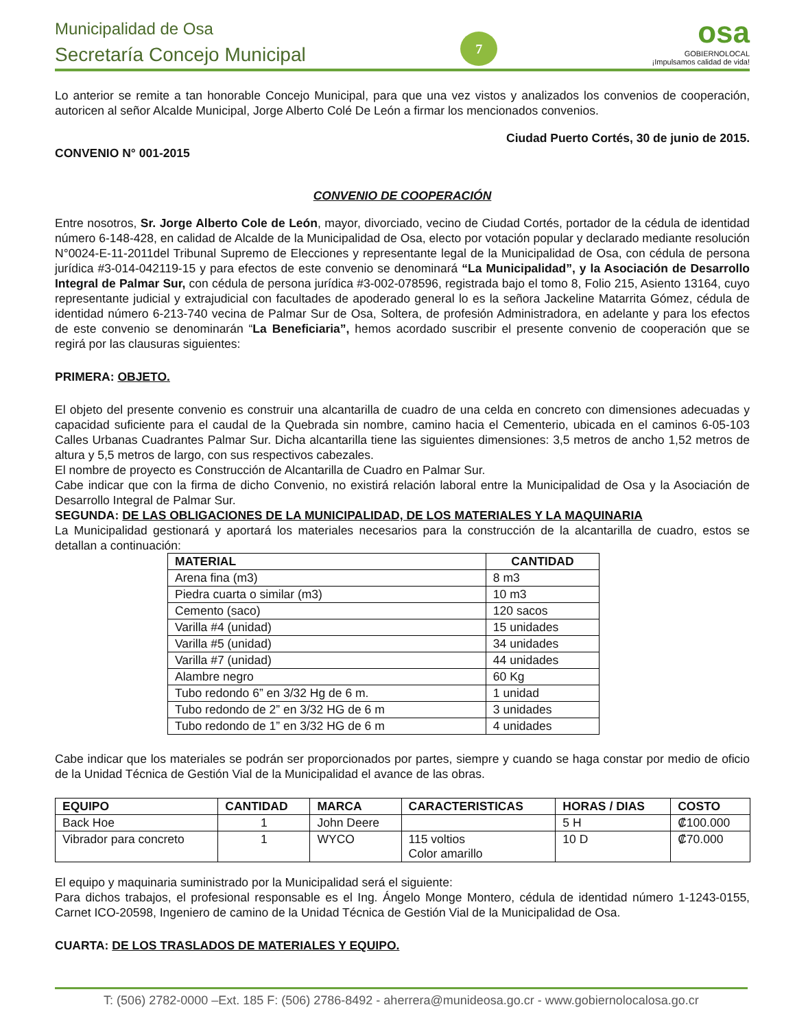Municipalidad de Osa
Secretaría Concejo Municipal
7
osa
GOBIERNOLOCAL
¡Impulsamos calidad de vida!
Lo anterior se remite a tan honorable Concejo Municipal, para que una vez vistos y analizados los convenios de cooperación, autoricen al señor Alcalde Municipal, Jorge Alberto Colé De León a firmar los mencionados convenios.
Ciudad Puerto Cortés, 30 de junio de 2015.
CONVENIO N° 001-2015
CONVENIO DE COOPERACIÓN
Entre nosotros, Sr. Jorge Alberto Cole de León, mayor, divorciado, vecino de Ciudad Cortés, portador de la cédula de identidad número 6-148-428, en calidad de Alcalde de la Municipalidad de Osa, electo por votación popular y declarado mediante resolución N°0024-E-11-2011del Tribunal Supremo de Elecciones y representante legal de la Municipalidad de Osa, con cédula de persona jurídica #3-014-042119-15 y para efectos de este convenio se denominará “La Municipalidad”, y la Asociación de Desarrollo Integral de Palmar Sur, con cédula de persona jurídica #3-002-078596, registrada bajo el tomo 8, Folio 215, Asiento 13164, cuyo representante judicial y extrajudicial con facultades de apoderado general lo es la señora Jackeline Matarrita Gómez, cédula de identidad número 6-213-740 vecina de Palmar Sur de Osa, Soltera, de profesión Administradora, en adelante y para los efectos de este convenio se denominarán “La Beneficiaria”, hemos acordado suscribir el presente convenio de cooperación que se regirá por las clausuras siguientes:
PRIMERA: OBJETO.
El objeto del presente convenio es construir una alcantarilla de cuadro de una celda en concreto con dimensiones adecuadas y capacidad suficiente para el caudal de la Quebrada sin nombre, camino hacia el Cementerio, ubicada en el caminos 6-05-103 Calles Urbanas Cuadrantes Palmar Sur. Dicha alcantarilla tiene las siguientes dimensiones: 3,5 metros de ancho 1,52 metros de altura y 5,5 metros de largo, con sus respectivos cabezales.
El nombre de proyecto es Construcción de Alcantarilla de Cuadro en Palmar Sur.
Cabe indicar que con la firma de dicho Convenio, no existirá relación laboral entre la Municipalidad de Osa y la Asociación de Desarrollo Integral de Palmar Sur.
SEGUNDA: DE LAS OBLIGACIONES DE LA MUNICIPALIDAD, DE LOS MATERIALES Y LA MAQUINARIA
La Municipalidad gestionará y aportará los materiales necesarios para la construcción de la alcantarilla de cuadro, estos se detallan a continuación:
| MATERIAL | CANTIDAD |
| --- | --- |
| Arena fina (m3) | 8 m3 |
| Piedra cuarta o similar (m3) | 10 m3 |
| Cemento (saco) | 120 sacos |
| Varilla #4 (unidad) | 15 unidades |
| Varilla #5 (unidad) | 34 unidades |
| Varilla #7 (unidad) | 44 unidades |
| Alambre negro | 60 Kg |
| Tubo redondo 6” en 3/32 Hg de 6 m. | 1 unidad |
| Tubo redondo de 2” en 3/32 HG de 6 m | 3 unidades |
| Tubo redondo de 1” en 3/32 HG de 6 m | 4 unidades |
Cabe indicar que los materiales se podrán ser proporcionados por partes, siempre y cuando se haga constar por medio de oficio de la Unidad Técnica de Gestión Vial de la Municipalidad el avance de las obras.
| EQUIPO | CANTIDAD | MARCA | CARACTERISTICAS | HORAS / DIAS | COSTO |
| --- | --- | --- | --- | --- | --- |
| Back Hoe | 1 | John Deere | | 5 H | ₡100.000 |
| Vibrador para concreto | 1 | WYCO | 115 voltios Color amarillo | 10 D | ₡70.000 |
El equipo y maquinaria suministrado por la Municipalidad será el siguiente:
Para dichos trabajos, el profesional responsable es el Ing. Ángelo Monge Montero, cédula de identidad número 1-1243-0155, Carnet ICO-20598, Ingeniero de camino de la Unidad Técnica de Gestión Vial de la Municipalidad de Osa.
CUARTA: DE LOS TRASLADOS DE MATERIALES Y EQUIPO.
T: (506) 2782-0000 –Ext. 185 F: (506) 2786-8492 - aherrera@munideosa.go.cr - www.gobiernolocalosa.go.cr